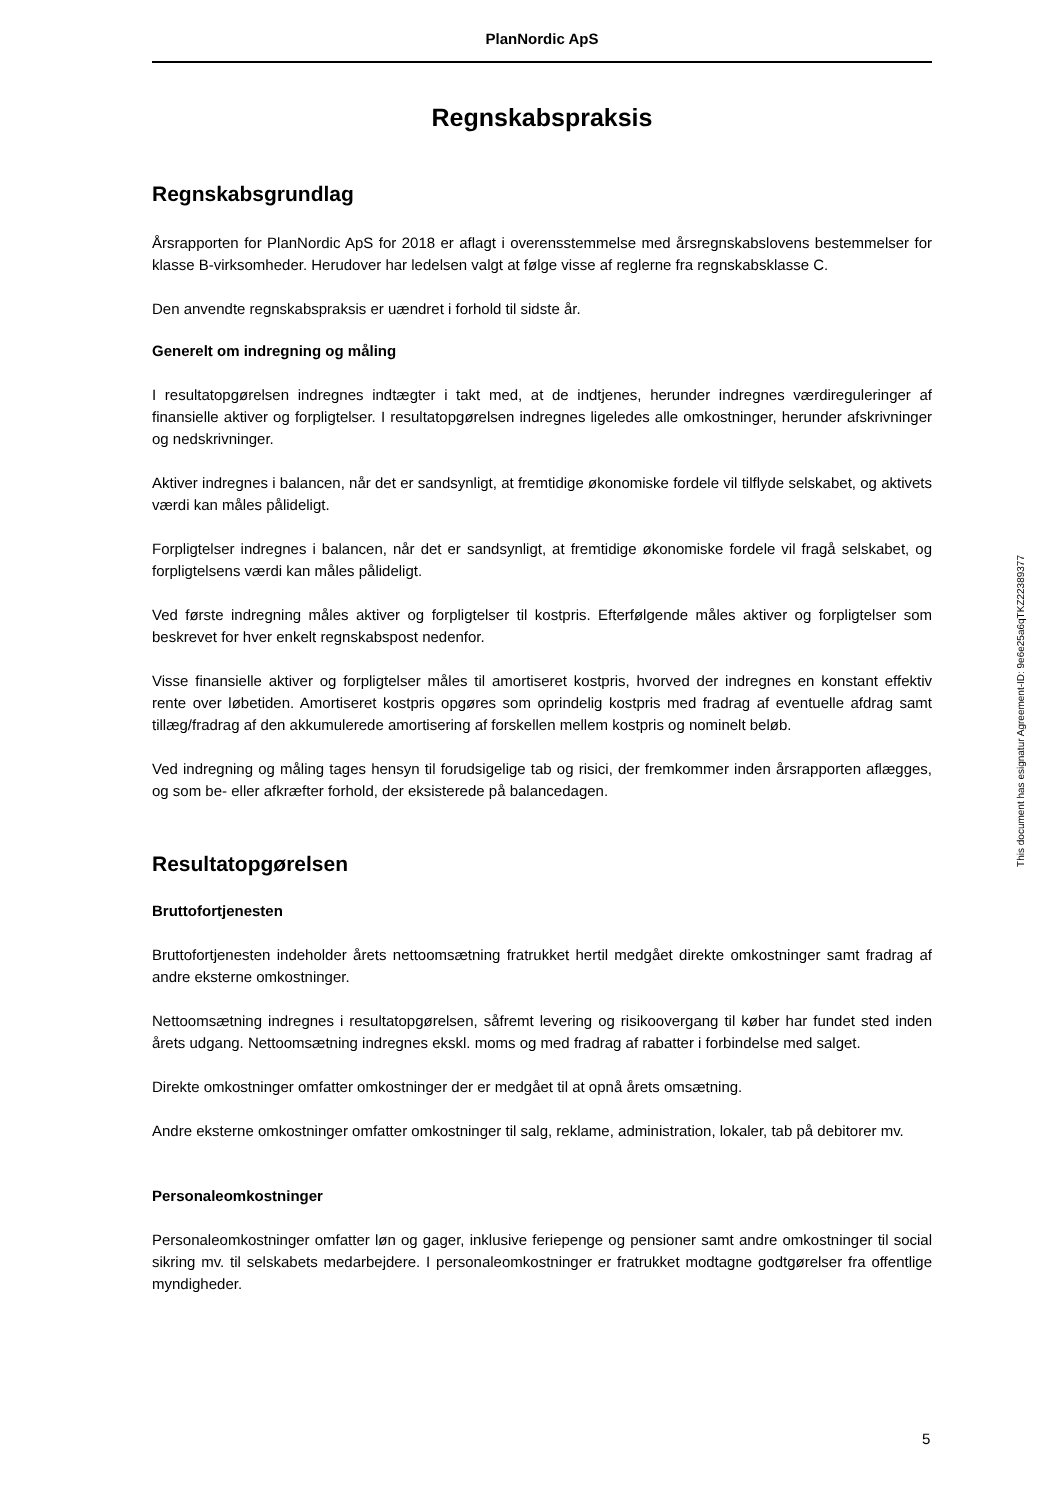PlanNordic ApS
Regnskabspraksis
Regnskabsgrundlag
Årsrapporten for PlanNordic ApS for 2018 er aflagt i overensstemmelse med årsregnskabslovens bestemmelser for klasse B-virksomheder. Herudover har ledelsen valgt at følge visse af reglerne fra regnskabsklasse C.
Den anvendte regnskabspraksis er uændret i forhold til sidste år.
Generelt om indregning og måling
I resultatopgørelsen indregnes indtægter i takt med, at de indtjenes, herunder indregnes værdireguleringer af finansielle aktiver og forpligtelser. I resultatopgørelsen indregnes ligeledes alle omkostninger, herunder afskrivninger og nedskrivninger.
Aktiver indregnes i balancen, når det er sandsynligt, at fremtidige økonomiske fordele vil tilflyde selskabet, og aktivets værdi kan måles pålideligt.
Forpligtelser indregnes i balancen, når det er sandsynligt, at fremtidige økonomiske fordele vil fragå selskabet, og forpligtelsens værdi kan måles pålideligt.
Ved første indregning måles aktiver og forpligtelser til kostpris. Efterfølgende måles aktiver og forpligtelser som beskrevet for hver enkelt regnskabspost nedenfor.
Visse finansielle aktiver og forpligtelser måles til amortiseret kostpris, hvorved der indregnes en konstant effektiv rente over løbetiden. Amortiseret kostpris opgøres som oprindelig kostpris med fradrag af eventuelle afdrag samt tillæg/fradrag af den akkumulerede amortisering af forskellen mellem kostpris og nominelt beløb.
Ved indregning og måling tages hensyn til forudsigelige tab og risici, der fremkommer inden årsrapporten aflægges, og som be- eller afkræfter forhold, der eksisterede på balancedagen.
Resultatopgørelsen
Bruttofortjenesten
Bruttofortjenesten indeholder årets nettoomsætning fratrukket hertil medgået direkte omkostninger samt fradrag af andre eksterne omkostninger.
Nettoomsætning indregnes i resultatopgørelsen, såfremt levering og risikoovergang til køber har fundet sted inden årets udgang. Nettoomsætning indregnes ekskl. moms og med fradrag af rabatter i forbindelse med salget.
Direkte omkostninger omfatter omkostninger der er medgået til at opnå årets omsætning.
Andre eksterne omkostninger omfatter omkostninger til salg, reklame, administration, lokaler, tab på debitorer mv.
Personaleomkostninger
Personaleomkostninger omfatter løn og gager, inklusive feriepenge og pensioner samt andre omkostninger til social sikring mv. til selskabets medarbejdere. I personaleomkostninger er fratrukket modtagne godtgørelser fra offentlige myndigheder.
This document has esignatur Agreement-ID: 9e6e25a6qTKZ22389377
5